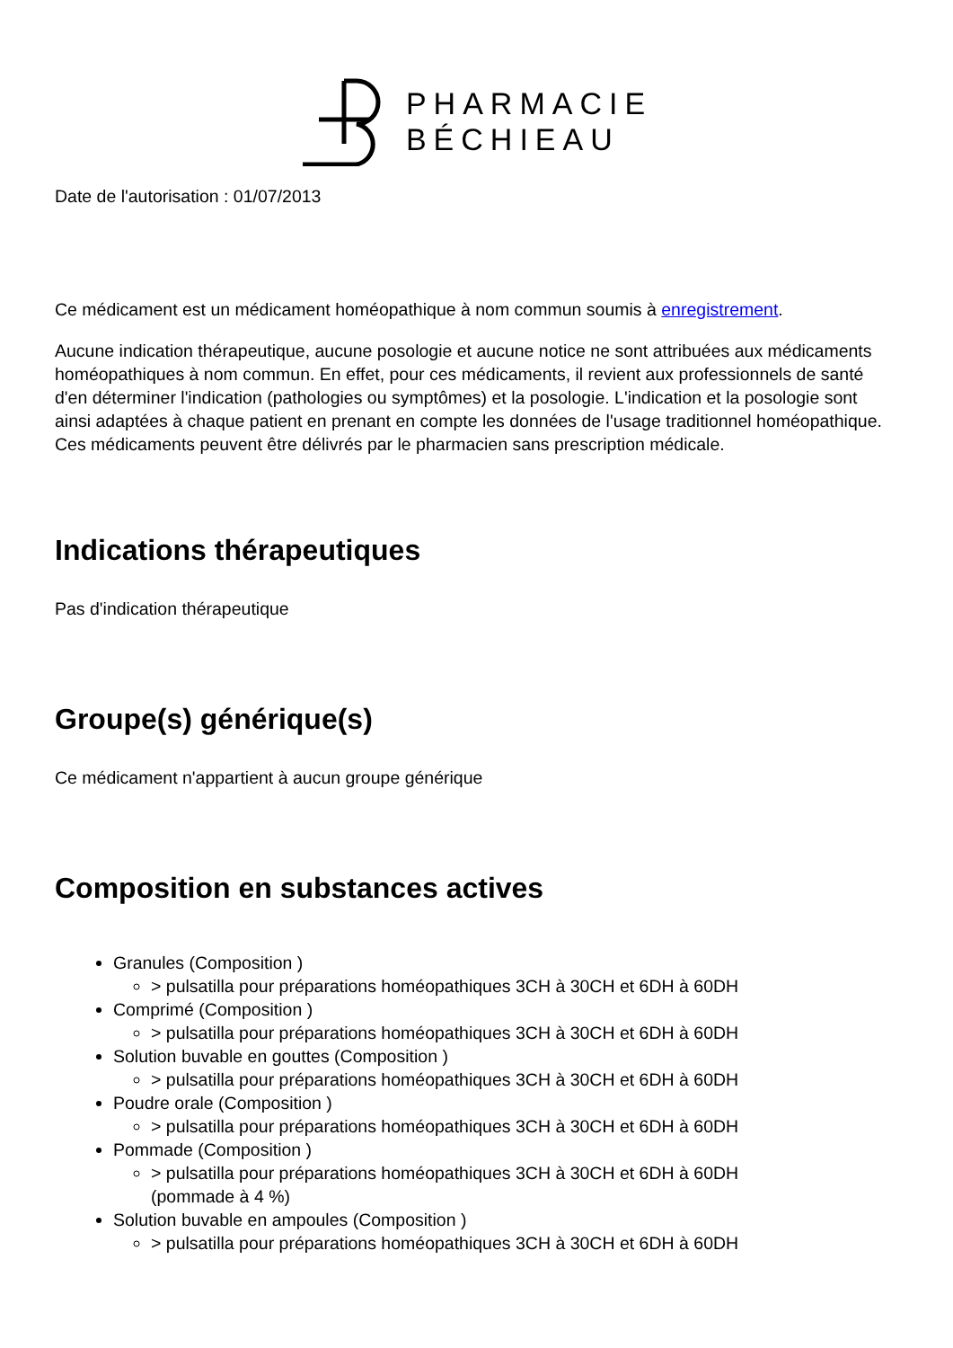PHARMACIE
BÉCHIEAU
Date de l'autorisation : 01/07/2013
Ce médicament est un médicament homéopathique à nom commun soumis à enregistrement.
Aucune indication thérapeutique, aucune posologie et aucune notice ne sont attribuées aux médicaments homéopathiques à nom commun. En effet, pour ces médicaments, il revient aux professionnels de santé d'en déterminer l'indication (pathologies ou symptômes) et la posologie. L'indication et la posologie sont ainsi adaptées à chaque patient en prenant en compte les données de l'usage traditionnel homéopathique. Ces médicaments peuvent être délivrés par le pharmacien sans prescription médicale.
Indications thérapeutiques
Pas d'indication thérapeutique
Groupe(s) générique(s)
Ce médicament n'appartient à aucun groupe générique
Composition en substances actives
Granules (Composition )
> pulsatilla pour préparations homéopathiques 3CH à 30CH et 6DH à 60DH
Comprimé (Composition )
> pulsatilla pour préparations homéopathiques 3CH à 30CH et 6DH à 60DH
Solution buvable en gouttes (Composition )
> pulsatilla pour préparations homéopathiques 3CH à 30CH et 6DH à 60DH
Poudre orale (Composition )
> pulsatilla pour préparations homéopathiques 3CH à 30CH et 6DH à 60DH
Pommade (Composition )
> pulsatilla pour préparations homéopathiques 3CH à 30CH et 6DH à 60DH
(pommade à 4 %)
Solution buvable en ampoules (Composition )
> pulsatilla pour préparations homéopathiques 3CH à 30CH et 6DH à 60DH